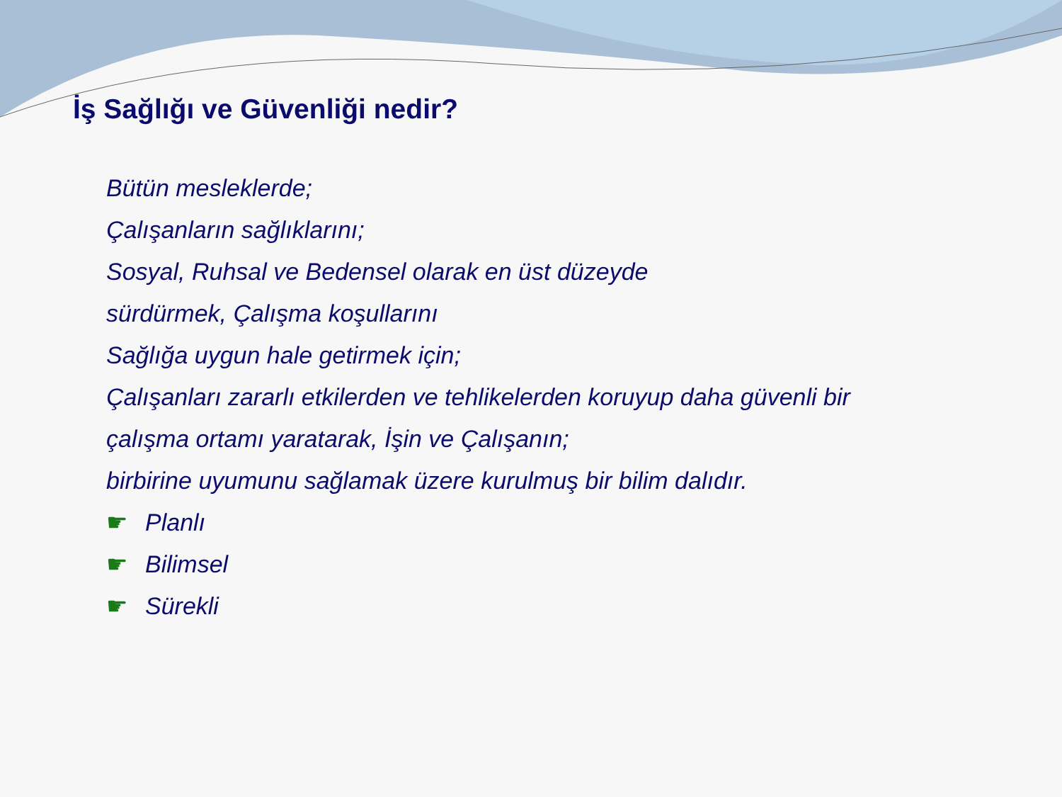İş Sağlığı ve Güvenliği nedir?
Bütün mesleklerde;
Çalışanların sağlıklarını;
Sosyal, Ruhsal ve Bedensel olarak en üst düzeyde
sürdürmek, Çalışma koşullarını
Sağlığa uygun hale getirmek için;
Çalışanları zararlı etkilerden ve tehlikelerden koruyup daha güvenli bir
çalışma ortamı yaratarak, İşin ve Çalışanın;
birbirine uyumunu sağlamak üzere kurulmuş bir bilim dalıdır.
☛ Planlı
☛ Bilimsel
☛ Sürekli